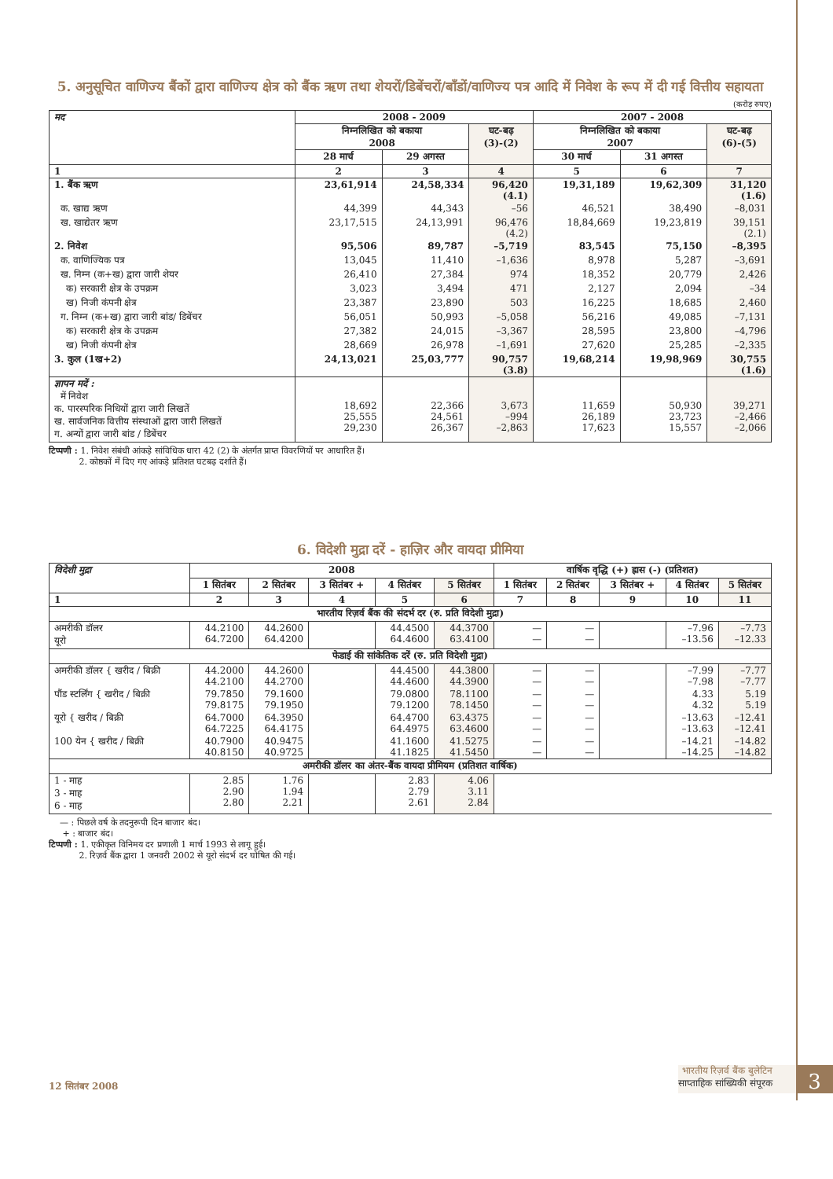5. अनुसूचित वाणिज्य बैंकों द्वारा वाणिज्य क्षेत्र को बैंक ऋण तथा शेयरों/डिबेंचरों/बाँडों/वाणिज्य पत्र आदि में निवेश के रूप में दी गई वित्तीय सहायता
(करोड़ रुपए)
| मद | 2008 - 2009 | | | 2007 - 2008 | | |
| --- | --- | --- | --- | --- | --- | --- |
| | निम्नलिखित को बकाया 2008 | | घट-बढ़ (3)-(2) | निम्नलिखित को बकाया 2007 | | घट-बढ़ (6)-(5) |
| | 28 मार्च | 29 अगस्त | | 30 मार्च | 31 अगस्त | |
| 1 | 2 | 3 | 4 | 5 | 6 | 7 |
| 1. बैंक ऋण | 23,61,914 | 24,58,334 | 96,420 (4.1) | 19,31,189 | 19,62,309 | 31,120 (1.6) |
| क. खाद्य ऋण | 44,399 | 44,343 | –56 | 46,521 | 38,490 | –8,031 |
| ख. खाद्येतर ऋण | 23,17,515 | 24,13,991 | 96,476 (4.2) | 18,84,669 | 19,23,819 | 39,151 (2.1) |
| 2. निवेश | 95,506 | 89,787 | –5,719 | 83,545 | 75,150 | –8,395 |
| क. वाणिज्यिक पत्र | 13,045 | 11,410 | –1,636 | 8,978 | 5,287 | –3,691 |
| ख. निम्न (क+ख) द्वारा जारी शेयर | 26,410 | 27,384 | 974 | 18,352 | 20,779 | 2,426 |
| क) सरकारी क्षेत्र के उपक्रम | 3,023 | 3,494 | 471 | 2,127 | 2,094 | –34 |
| ख) निजी कंपनी क्षेत्र | 23,387 | 23,890 | 503 | 16,225 | 18,685 | 2,460 |
| ग. निम्न (क+ख) द्वारा जारी बांड/ डिबेंचर | 56,051 | 50,993 | –5,058 | 56,216 | 49,085 | –7,131 |
| क) सरकारी क्षेत्र के उपक्रम | 27,382 | 24,015 | –3,367 | 28,595 | 23,800 | –4,796 |
| ख) निजी कंपनी क्षेत्र | 28,669 | 26,978 | –1,691 | 27,620 | 25,285 | –2,335 |
| 3. कुल (1ख+2) | 24,13,021 | 25,03,777 | 90,757 (3.8) | 19,68,214 | 19,98,969 | 30,755 (1.6) |
| ज्ञापन मदें : में निवेश क. पारस्परिक निधियों द्वारा जारी लिखतें ख. सार्वजनिक वित्तीय संस्थाओं द्वारा जारी लिखतें ग. अन्यों द्वारा जारी बांड / डिबेंचर | 18,692 25,555 29,230 | 22,366 24,561 26,367 | 3,673 –994 –2,863 | 11,659 26,189 17,623 | 50,930 23,723 15,557 | 39,271 –2,466 –2,066 |
टिप्पणी : 1. निवेश संबंधी आंकड़े सांविधिक धारा 42 (2) के अंतर्गत प्राप्त विवरणियों पर आधारित हैं।
2. कोष्ठकों में दिए गए आंकड़े प्रतिशत घटबढ़ दर्शाते हैं।
6. विदेशी मुद्रा दरें - हाज़िर और वायदा प्रीमिया
| विदेशी मुद्रा | 2008 | | | | | वार्षिक वृद्धि (+) ह्रास (-) (प्रतिशत) | | | | |
| --- | --- | --- | --- | --- | --- | --- | --- | --- | --- | --- |
| | 1 सितंबर | 2 सितंबर | 3 सितंबर + | 4 सितंबर | 5 सितंबर | 1 सितंबर | 2 सितंबर | 3 सितंबर + | 4 सितंबर | 5 सितंबर |
| 1 | 2 | 3 | 4 | 5 | 6 | 7 | 8 | 9 | 10 | 11 |
| भारतीय रिज़र्व बैंक की संदर्भ दर (रु. प्रति विदेशी मुद्रा) | | | | | | | | | | |
| अमरीकी डॉलर यूरो | 44.2100 64.7200 | 44.2600 64.4200 | | 44.4500 64.4600 | 44.3700 63.4100 | — — | — — | | –7.96 –13.56 | –7.73 –12.33 |
| फेडाई की सांकेतिक दरें (रु. प्रति विदेशी मुद्रा) | | | | | | | | | | |
| अमरीकी डॉलर { खरीद / बिक्री | 44.2000 44.2100 | 44.2600 44.2700 | | 44.4500 44.4600 | 44.3800 44.3900 | — — | — — | | –7.99 –7.98 | –7.77 –7.77 |
| पौंड स्टर्लिंग { खरीद / बिक्री | 79.7850 79.8175 | 79.1600 79.1950 | | 79.0800 79.1200 | 78.1100 78.1450 | — — | — — | | 4.33 4.32 | 5.19 5.19 |
| यूरो { खरीद / बिक्री | 64.7000 64.7225 | 64.3950 64.4175 | | 64.4700 64.4975 | 63.4375 63.4600 | — — | — — | | –13.63 –13.63 | –12.41 –12.41 |
| 100 येन { खरीद / बिक्री | 40.7900 40.8150 | 40.9475 40.9725 | | 41.1600 41.1825 | 41.5275 41.5450 | — — | — — | | –14.21 –14.25 | –14.82 –14.82 |
| अमरीकी डॉलर का अंतर-बैंक वायदा प्रीमियम (प्रतिशत वार्षिक) | | | | | | | | | | |
| 1 - माह 3 - माह 6 - माह | 2.85 2.90 2.80 | 1.76 1.94 2.21 | | 2.83 2.79 2.61 | 4.06 3.11 2.84 | | | | | |
— : पिछले वर्ष के तदनुरूपी दिन बाजार बंद।
+ : बाजार बंद।
टिप्पणी : 1. एकीकृत विनिमय दर प्रणाली 1 मार्च 1993 से लागू हुई।
2. रिज़र्व बैंक द्वारा 1 जनवरी 2002 से यूरो संदर्भ दर घोषित की गई।
12 सितंबर 2008
भारतीय रिज़र्व बैंक बुलेटिन
साप्ताहिक सांख्यिकी संपूरक
3